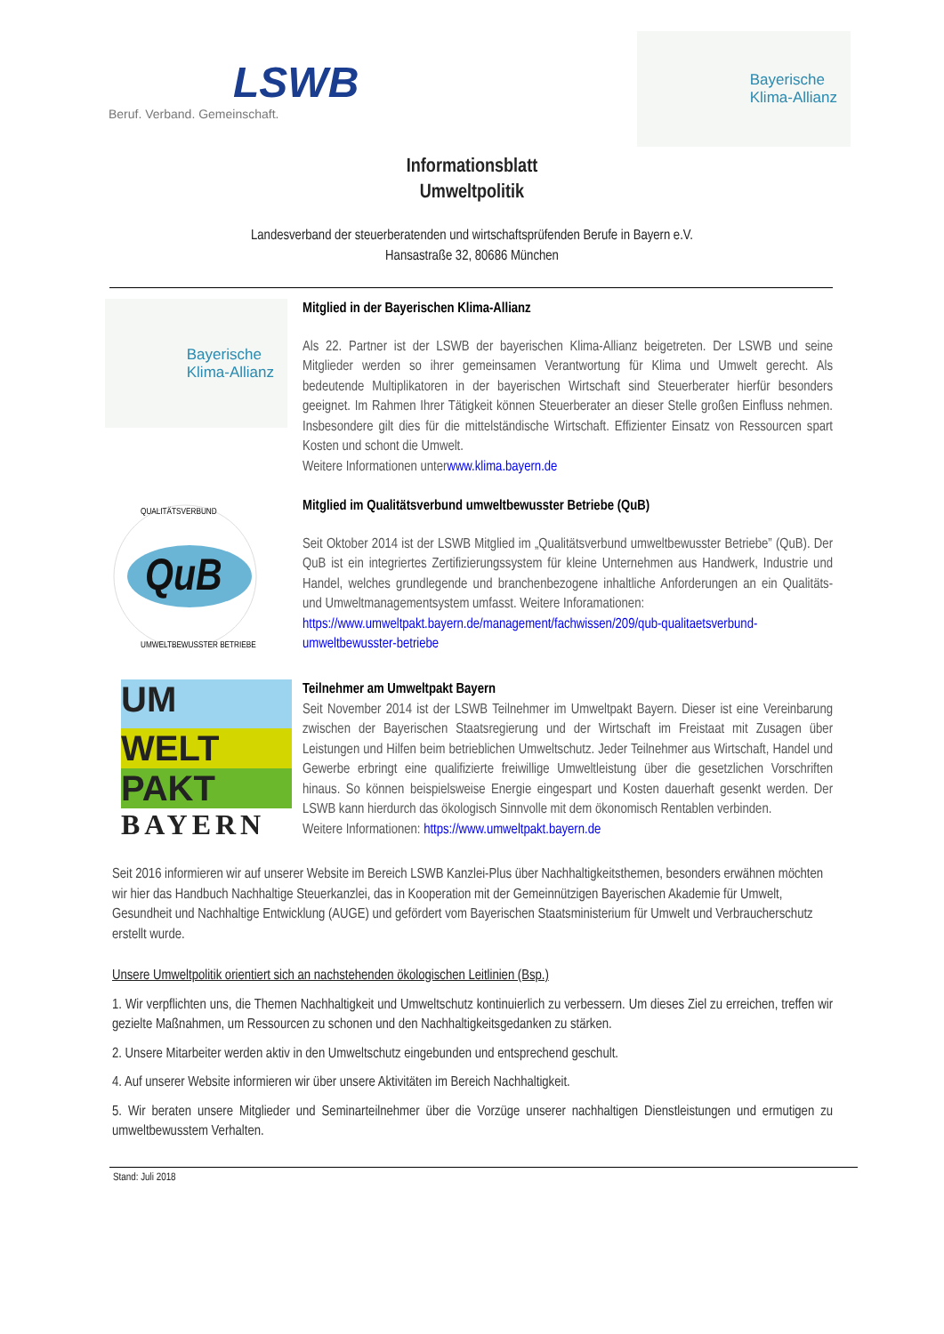LSWB
Beruf. Verband. Gemeinschaft.
Bayerische
Klima-Allianz
Informationsblatt
Umweltpolitik
Landesverband der steuerberatenden und wirtschaftsprüfenden Berufe in Bayern e.V.
Hansastraße 32, 80686 München
Bayerische
Klima-Allianz
Mitglied in der Bayerischen Klima-Allianz
Als 22. Partner ist der LSWB der bayerischen Klima-Allianz beigetreten. Der LSWB und seine Mitglieder werden so ihrer gemeinsamen Verantwortung für Klima und Umwelt gerecht. Als bedeutende Multiplikatoren in der bayerischen Wirtschaft sind Steuerberater hierfür besonders geeignet. Im Rahmen Ihrer Tätigkeit können Steuerberater an dieser Stelle großen Einfluss nehmen. Insbesondere gilt dies für die mittelständische Wirtschaft. Effizienter Einsatz von Ressourcen spart Kosten und schont die Umwelt.
Weitere Informationen unterwww.klima.bayern.de
QuB
UMWELTBEWUSSTER BETRIEBE
QUALITÄTSVERBUND
Mitglied im Qualitätsverbund umweltbewusster Betriebe (QuB)
Seit Oktober 2014 ist der LSWB Mitglied im „Qualitätsverbund umweltbewusster Betriebe” (QuB). Der QuB ist ein integriertes Zertifizierungssystem für kleine Unternehmen aus Handwerk, Industrie und Handel, welches grundlegende und branchenbezogene inhaltliche Anforderungen an ein Qualitäts- und Umweltmanagementsystem umfasst. Weitere Inforamationen:
https://www.umweltpakt.bayern.de/management/fachwissen/209/qub-qualitaetsverbund-umweltbewusster-betriebe
UM
WELT
PAKT
BAYERN
Teilnehmer am Umweltpakt Bayern
Seit November 2014 ist der LSWB Teilnehmer im Umweltpakt Bayern. Dieser ist eine Vereinbarung zwischen der Bayerischen Staatsregierung und der Wirtschaft im Freistaat mit Zusagen über Leistungen und Hilfen beim betrieblichen Umweltschutz. Jeder Teilnehmer aus Wirtschaft, Handel und Gewerbe erbringt eine qualifizierte freiwillige Umweltleistung über die gesetzlichen Vorschriften hinaus. So können beispielsweise Energie eingespart und Kosten dauerhaft gesenkt werden. Der LSWB kann hierdurch das ökologisch Sinnvolle mit dem ökonomisch Rentablen verbinden.
Weitere Informationen: https://www.umweltpakt.bayern.de
Seit 2016 informieren wir auf unserer Website im Bereich LSWB Kanzlei-Plus über Nachhaltigkeitsthemen, besonders erwähnen möchten wir hier das Handbuch Nachhaltige Steuerkanzlei, das in Kooperation mit der Gemeinnützigen Bayerischen Akademie für Umwelt, Gesundheit und Nachhaltige Entwicklung (AUGE) und gefördert vom Bayerischen Staatsministerium für Umwelt und Verbraucherschutz erstellt wurde.
Unsere Umweltpolitik orientiert sich an nachstehenden ökologischen Leitlinien (Bsp.)
1. Wir verpflichten uns, die Themen Nachhaltigkeit und Umweltschutz kontinuierlich zu verbessern. Um dieses Ziel zu erreichen, treffen wir gezielte Maßnahmen, um Ressourcen zu schonen und den Nachhaltigkeitsgedanken zu stärken.
2. Unsere Mitarbeiter werden aktiv in den Umweltschutz eingebunden und entsprechend geschult.
4. Auf unserer Website informieren wir über unsere Aktivitäten im Bereich Nachhaltigkeit.
5. Wir beraten unsere Mitglieder und Seminarteilnehmer über die Vorzüge unserer nachhaltigen Dienstleistungen und ermutigen zu umweltbewusstem Verhalten.
Stand: Juli 2018